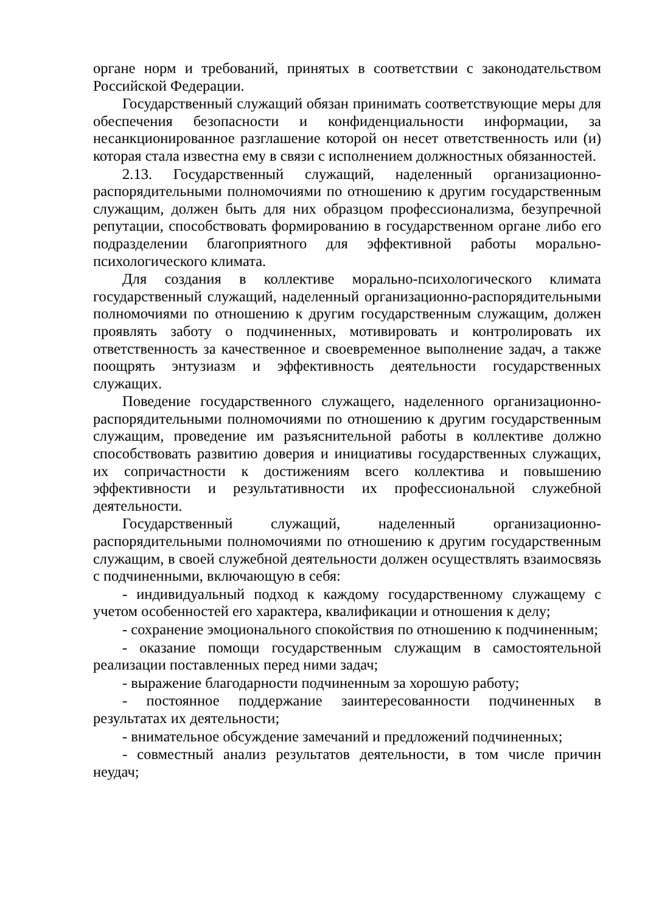органе норм и требований, принятых в соответствии с законодательством Российской Федерации.
Государственный служащий обязан принимать соответствующие меры для обеспечения безопасности и конфиденциальности информации, за несанкционированное разглашение которой он несет ответственность или (и) которая стала известна ему в связи с исполнением должностных обязанностей.
2.13. Государственный служащий, наделенный организационно-распорядительными полномочиями по отношению к другим государственным служащим, должен быть для них образцом профессионализма, безупречной репутации, способствовать формированию в государственном органе либо его подразделении благоприятного для эффективной работы морально-психологического климата.
Для создания в коллективе морально-психологического климата государственный служащий, наделенный организационно-распорядительными полномочиями по отношению к другим государственным служащим, должен проявлять заботу о подчиненных, мотивировать и контролировать их ответственность за качественное и своевременное выполнение задач, а также поощрять энтузиазм и эффективность деятельности государственных служащих.
Поведение государственного служащего, наделенного организационно-распорядительными полномочиями по отношению к другим государственным служащим, проведение им разъяснительной работы в коллективе должно способствовать развитию доверия и инициативы государственных служащих, их сопричастности к достижениям всего коллектива и повышению эффективности и результативности их профессиональной служебной деятельности.
Государственный служащий, наделенный организационно-распорядительными полномочиями по отношению к другим государственным служащим, в своей служебной деятельности должен осуществлять взаимосвязь с подчиненными, включающую в себя:
- индивидуальный подход к каждому государственному служащему с учетом особенностей его характера, квалификации и отношения к делу;
- сохранение эмоционального спокойствия по отношению к подчиненным;
- оказание помощи государственным служащим в самостоятельной реализации поставленных перед ними задач;
- выражение благодарности подчиненным за хорошую работу;
- постоянное поддержание заинтересованности подчиненных в результатах их деятельности;
- внимательное обсуждение замечаний и предложений подчиненных;
- совместный анализ результатов деятельности, в том числе причин неудач;